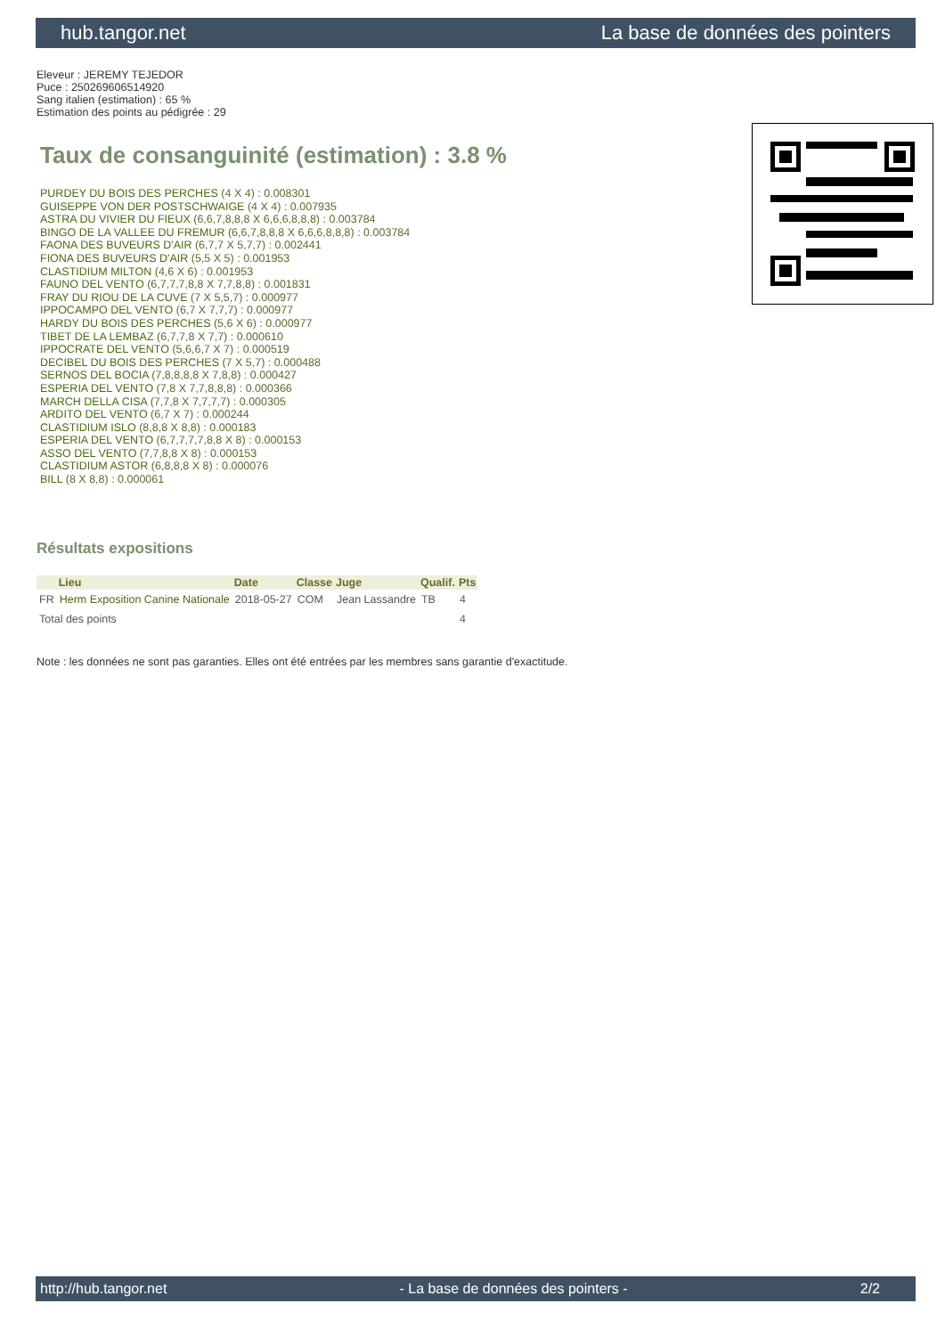hub.tangor.net La base de données des pointers
Eleveur : JEREMY TEJEDOR
Puce : 250269606514920
Sang italien (estimation) : 65 %
Estimation des points au pédigrée : 29
Taux de consanguinité (estimation) : 3.8 %
PURDEY DU BOIS DES PERCHES (4 X 4) : 0.008301
GUISEPPE VON DER POSTSCHWAIGE (4 X 4) : 0.007935
ASTRA DU VIVIER DU FIEUX (6,6,7,8,8,8 X 6,6,6,8,8,8) : 0.003784
BINGO DE LA VALLEE DU FREMUR (6,6,7,8,8,8 X 6,6,6,8,8,8) : 0.003784
FAONA DES BUVEURS D'AIR (6,7,7 X 5,7,7) : 0.002441
FIONA DES BUVEURS D'AIR (5,5 X 5) : 0.001953
CLASTIDIUM MILTON (4,6 X 6) : 0.001953
FAUNO DEL VENTO (6,7,7,7,8,8 X 7,7,8,8) : 0.001831
FRAY DU RIOU DE LA CUVE (7 X 5,5,7) : 0.000977
IPPOCAMPO DEL VENTO (6,7 X 7,7,7) : 0.000977
HARDY DU BOIS DES PERCHES (5,6 X 6) : 0.000977
TIBET DE LA LEMBAZ (6,7,7,8 X 7,7) : 0.000610
IPPOCRATE DEL VENTO (5,6,6,7 X 7) : 0.000519
DECIBEL DU BOIS DES PERCHES (7 X 5,7) : 0.000488
SERNOS DEL BOCIA (7,8,8,8,8 X 7,8,8) : 0.000427
ESPERIA DEL VENTO (7,8 X 7,7,8,8,8) : 0.000366
MARCH DELLA CISA (7,7,8 X 7,7,7,7) : 0.000305
ARDITO DEL VENTO (6,7 X 7) : 0.000244
CLASTIDIUM ISLO (8,8,8 X 8,8) : 0.000183
ESPERIA DEL VENTO (6,7,7,7,7,8,8 X 8) : 0.000153
ASSO DEL VENTO (7,7,8,8 X 8) : 0.000153
CLASTIDIUM ASTOR (6,8,8,8 X 8) : 0.000076
BILL (8 X 8,8) : 0.000061
Résultats expositions
| | Lieu | Date | Classe | Juge | Qualif. | Pts |
| --- | --- | --- | --- | --- | --- | --- |
| FR | Herm Exposition Canine Nationale | 2018-05-27 | COM | Jean Lassandre | TB | 4 |
| Total des points | | | | | | 4 |
Note : les données ne sont pas garanties. Elles ont été entrées par les membres sans garantie d'exactitude.
http://hub.tangor.net - La base de données des pointers - 2/2